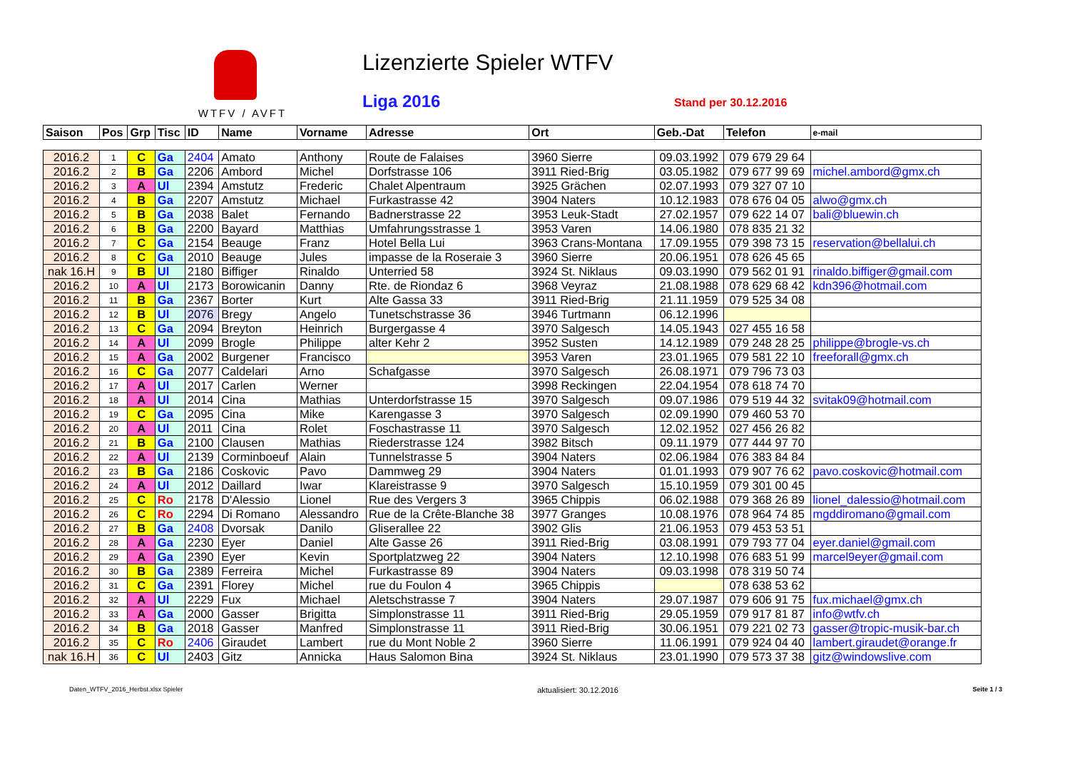WTFV / AVFT Lizenzierte Spieler WTFV
Liga 2016 Stand per 30.12.2016
| Saison | Pos | Grp | Tisc | ID | Name | Vorname | Adresse | Ort | Geb.-Dat | Telefon | e-mail |
| --- | --- | --- | --- | --- | --- | --- | --- | --- | --- | --- | --- |
| 2016.2 | 1 | C | Ga | 2404 | Amato | Anthony | Route de Falaises | 3960 Sierre | 09.03.1992 | 079 679 29 64 | |
| 2016.2 | 2 | B | Ga | 2206 | Ambord | Michel | Dorfstrasse 106 | 3911 Ried-Brig | 03.05.1982 | 079 677 99 69 | michel.ambord@gmx.ch |
| 2016.2 | 3 | A | Ul | 2394 | Amstutz | Frederic | Chalet Alpentraum | 3925 Grächen | 02.07.1993 | 079 327 07 10 | |
| 2016.2 | 4 | B | Ga | 2207 | Amstutz | Michael | Furkastrasse 42 | 3904 Naters | 10.12.1983 | 078 676 04 05 | alwo@gmx.ch |
| 2016.2 | 5 | B | Ga | 2038 | Balet | Fernando | Badnerstrasse 22 | 3953 Leuk-Stadt | 27.02.1957 | 079 622 14 07 | bali@bluewin.ch |
| 2016.2 | 6 | B | Ga | 2200 | Bayard | Matthias | Umfahrungsstrasse 1 | 3953 Varen | 14.06.1980 | 078 835 21 32 | |
| 2016.2 | 7 | C | Ga | 2154 | Beauge | Franz | Hotel Bella Lui | 3963 Crans-Montana | 17.09.1955 | 079 398 73 15 | reservation@bellalui.ch |
| 2016.2 | 8 | C | Ga | 2010 | Beauge | Jules | impasse de la Roseraie 3 | 3960 Sierre | 20.06.1951 | 078 626 45 65 | |
| nak 16.H | 9 | B | Ul | 2180 | Biffiger | Rinaldo | Unterried 58 | 3924 St. Niklaus | 09.03.1990 | 079 562 01 91 | rinaldo.biffiger@gmail.com |
| 2016.2 | 10 | A | Ul | 2173 | Borowicanin | Danny | Rte. de Riondaz 6 | 3968 Veyraz | 21.08.1988 | 078 629 68 42 | kdn396@hotmail.com |
| 2016.2 | 11 | B | Ga | 2367 | Borter | Kurt | Alte Gassa 33 | 3911 Ried-Brig | 21.11.1959 | 079 525 34 08 | |
| 2016.2 | 12 | B | Ul | 2076 | Bregy | Angelo | Tunetschstrasse 36 | 3946 Turtmann | 06.12.1996 | | |
| 2016.2 | 13 | C | Ga | 2094 | Breyton | Heinrich | Burgergasse 4 | 3970 Salgesch | 14.05.1943 | 027 455 16 58 | |
| 2016.2 | 14 | A | Ul | 2099 | Brogle | Philippe | alter Kehr 2 | 3952 Susten | 14.12.1989 | 079 248 28 25 | philippe@brogle-vs.ch |
| 2016.2 | 15 | A | Ga | 2002 | Burgener | Francisco | | 3953 Varen | 23.01.1965 | 079 581 22 10 | freeforall@gmx.ch |
| 2016.2 | 16 | C | Ga | 2077 | Caldelari | Arno | Schafgasse | 3970 Salgesch | 26.08.1971 | 079 796 73 03 | |
| 2016.2 | 17 | A | Ul | 2017 | Carlen | Werner | | 3998 Reckingen | 22.04.1954 | 078 618 74 70 | |
| 2016.2 | 18 | A | Ul | 2014 | Cina | Mathias | Unterdorfstrasse 15 | 3970 Salgesch | 09.07.1986 | 079 519 44 32 | svitak09@hotmail.com |
| 2016.2 | 19 | C | Ga | 2095 | Cina | Mike | Karengasse 3 | 3970 Salgesch | 02.09.1990 | 079 460 53 70 | |
| 2016.2 | 20 | A | Ul | 2011 | Cina | Rolet | Foschastrasse 11 | 3970 Salgesch | 12.02.1952 | 027 456 26 82 | |
| 2016.2 | 21 | B | Ga | 2100 | Clausen | Mathias | Riederstrasse 124 | 3982 Bitsch | 09.11.1979 | 077 444 97 70 | |
| 2016.2 | 22 | A | Ul | 2139 | Corminboeuf | Alain | Tunnelstrasse 5 | 3904 Naters | 02.06.1984 | 076 383 84 84 | |
| 2016.2 | 23 | B | Ga | 2186 | Coskovic | Pavo | Dammweg 29 | 3904 Naters | 01.01.1993 | 079 907 76 62 | pavo.coskovic@hotmail.com |
| 2016.2 | 24 | A | Ul | 2012 | Daillard | Iwar | Klareistrasse 9 | 3970 Salgesch | 15.10.1959 | 079 301 00 45 | |
| 2016.2 | 25 | C | Ro | 2178 | D'Alessio | Lionel | Rue des Vergers 3 | 3965 Chippis | 06.02.1988 | 079 368 26 89 | lionel_dalessio@hotmail.com |
| 2016.2 | 26 | C | Ro | 2294 | Di Romano | Alessandro | Rue de la Crête-Blanche 38 | 3977 Granges | 10.08.1976 | 078 964 74 85 | mgddiromano@gmail.com |
| 2016.2 | 27 | B | Ga | 2408 | Dvorsak | Danilo | Gliserallee 22 | 3902 Glis | 21.06.1953 | 079 453 53 51 | |
| 2016.2 | 28 | A | Ga | 2230 | Eyer | Daniel | Alte Gasse 26 | 3911 Ried-Brig | 03.08.1991 | 079 793 77 04 | eyer.daniel@gmail.com |
| 2016.2 | 29 | A | Ga | 2390 | Eyer | Kevin | Sportplatzweg 22 | 3904 Naters | 12.10.1998 | 076 683 51 99 | marcel9eyer@gmail.com |
| 2016.2 | 30 | B | Ga | 2389 | Ferreira | Michel | Furkastrasse 89 | 3904 Naters | 09.03.1998 | 078 319 50 74 | |
| 2016.2 | 31 | C | Ga | 2391 | Florey | Michel | rue du Foulon 4 | 3965 Chippis | | 078 638 53 62 | |
| 2016.2 | 32 | A | Ul | 2229 | Fux | Michael | Aletschstrasse 7 | 3904 Naters | 29.07.1987 | 079 606 91 75 | fux.michael@gmx.ch |
| 2016.2 | 33 | A | Ga | 2000 | Gasser | Brigitta | Simplonstrasse 11 | 3911 Ried-Brig | 29.05.1959 | 079 917 81 87 | info@wtfv.ch |
| 2016.2 | 34 | B | Ga | 2018 | Gasser | Manfred | Simplonstrasse 11 | 3911 Ried-Brig | 30.06.1951 | 079 221 02 73 | gasser@tropic-musik-bar.ch |
| 2016.2 | 35 | C | Ro | 2406 | Giraudet | Lambert | rue du Mont Noble 2 | 3960 Sierre | 11.06.1991 | 079 924 04 40 | lambert.giraudet@orange.fr |
| nak 16.H | 36 | C | Ul | 2403 | Gitz | Annicka | Haus Salomon Bina | 3924 St. Niklaus | 23.01.1990 | 079 573 37 38 | gitz@windowslive.com |
Daten_WTFV_2016_Herbst.xlsx Spieler aktualisiert: 30.12.2016 Seite 1 / 3